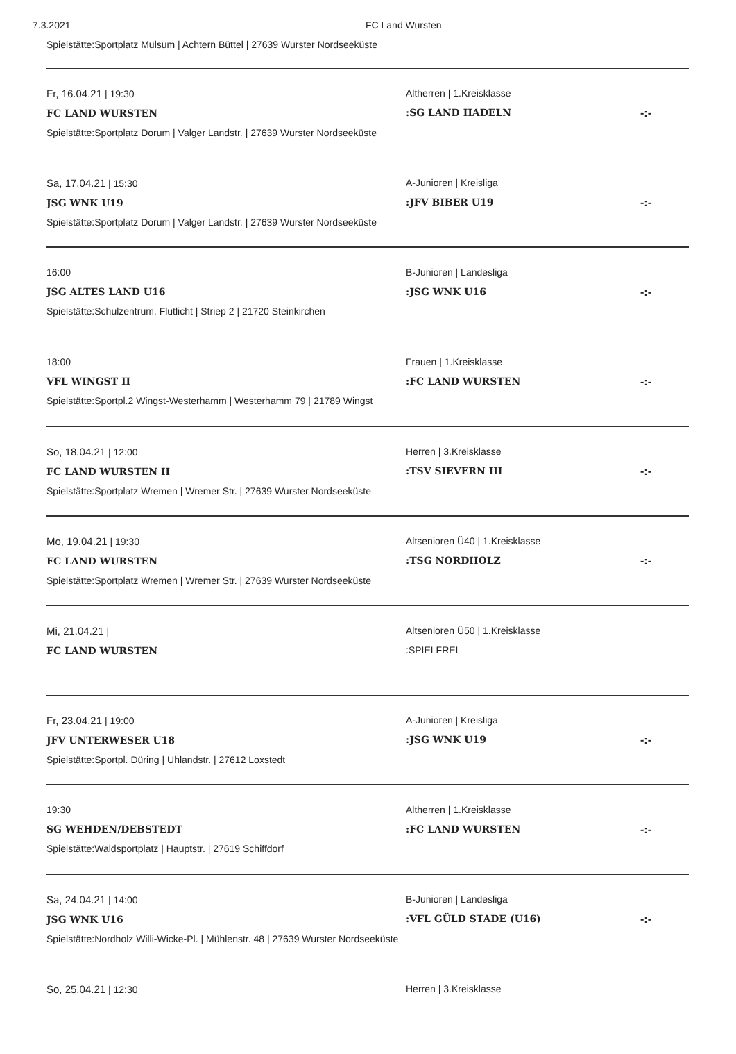7.3.2021 FC Land Wursten
Spielstätte:Sportplatz Mulsum | Achtern Büttel | 27639 Wurster Nordseeküste
Fr, 16.04.21 | 19:30
FC LAND WURSTEN
Spielstätte:Sportplatz Dorum | Valger Landstr. | 27639 Wurster Nordseeküste
Altherren | 1.Kreisklasse
:SG LAND HADELN
-:-
Sa, 17.04.21 | 15:30
JSG WNK U19
Spielstätte:Sportplatz Dorum | Valger Landstr. | 27639 Wurster Nordseeküste
A-Junioren | Kreisliga
:JFV BIBER U19
-:-
16:00
JSG ALTES LAND U16
Spielstätte:Schulzentrum, Flutlicht | Striep 2 | 21720 Steinkirchen
B-Junioren | Landesliga
:JSG WNK U16
-:-
18:00
VFL WINGST II
Spielstätte:Sportpl.2 Wingst-Westerhamm | Westerhamm 79 | 21789 Wingst
Frauen | 1.Kreisklasse
:FC LAND WURSTEN
-:-
So, 18.04.21 | 12:00
FC LAND WURSTEN II
Spielstätte:Sportplatz Wremen | Wremer Str. | 27639 Wurster Nordseeküste
Herren | 3.Kreisklasse
:TSV SIEVERN III
-:-
Mo, 19.04.21 | 19:30
FC LAND WURSTEN
Spielstätte:Sportplatz Wremen | Wremer Str. | 27639 Wurster Nordseeküste
Altsenioren Ü40 | 1.Kreisklasse
:TSG NORDHOLZ
-:-
Mi, 21.04.21 |
FC LAND WURSTEN
Altsenioren Ü50 | 1.Kreisklasse
:SPIELFREI
Fr, 23.04.21 | 19:00
JFV UNTERWESER U18
Spielstätte:Sportpl. Düring | Uhlandstr. | 27612 Loxstedt
A-Junioren | Kreisliga
:JSG WNK U19
-:-
19:30
SG WEHDEN/DEBSTEDT
Spielstätte:Waldsportplatz | Hauptstr. | 27619 Schiffdorf
Altherren | 1.Kreisklasse
:FC LAND WURSTEN
-:-
Sa, 24.04.21 | 14:00
JSG WNK U16
Spielstätte:Nordholz Willi-Wicke-Pl. | Mühlenstr. 48 | 27639 Wurster Nordseeküste
B-Junioren | Landesliga
:VFL GÜLD STADE (U16)
-:-
So, 25.04.21 | 12:30 Herren | 3.Kreisklasse